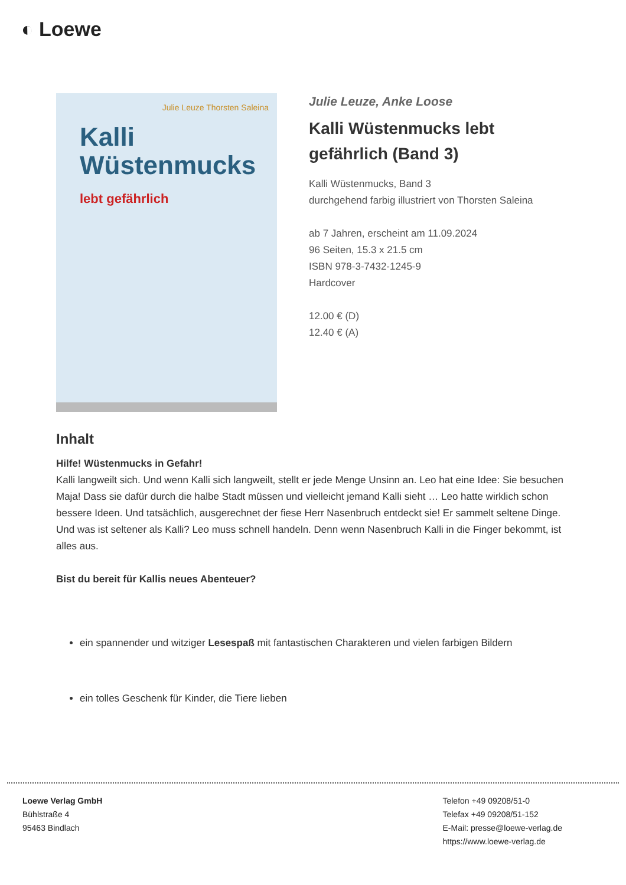◐ Loewe
Julie Leuze Thorsten Saleina
Kalli
Wüstenmucks
lebt gefährlich
Julie Leuze, Anke Loose
Kalli Wüstenmucks lebt
gefährlich (Band 3)
Kalli Wüstenmucks, Band 3
durchgehend farbig illustriert von Thorsten Saleina
ab 7 Jahren, erscheint am 11.09.2024
96 Seiten, 15.3 x 21.5 cm
ISBN 978-3-7432-1245-9
Hardcover
12.00 € (D)
12.40 € (A)
Inhalt
Hilfe! Wüstenmucks in Gefahr!
Kalli langweilt sich. Und wenn Kalli sich langweilt, stellt er jede Menge Unsinn an. Leo hat eine Idee: Sie besuchen Maja! Dass sie dafür durch die halbe Stadt müssen und vielleicht jemand Kalli sieht … Leo hatte wirklich schon bessere Ideen. Und tatsächlich, ausgerechnet der fiese Herr Nasenbruch entdeckt sie! Er sammelt seltene Dinge. Und was ist seltener als Kalli? Leo muss schnell handeln. Denn wenn Nasenbruch Kalli in die Finger bekommt, ist alles aus.
Bist du bereit für Kallis neues Abenteuer?
ein spannender und witziger Lesespaß mit fantastischen Charakteren und vielen farbigen Bildern
ein tolles Geschenk für Kinder, die Tiere lieben
Loewe Verlag GmbH
Bühlstraße 4
95463 Bindlach
Telefon +49 09208/51-0
Telefax +49 09208/51-152
E-Mail: presse@loewe-verlag.de
https://www.loewe-verlag.de